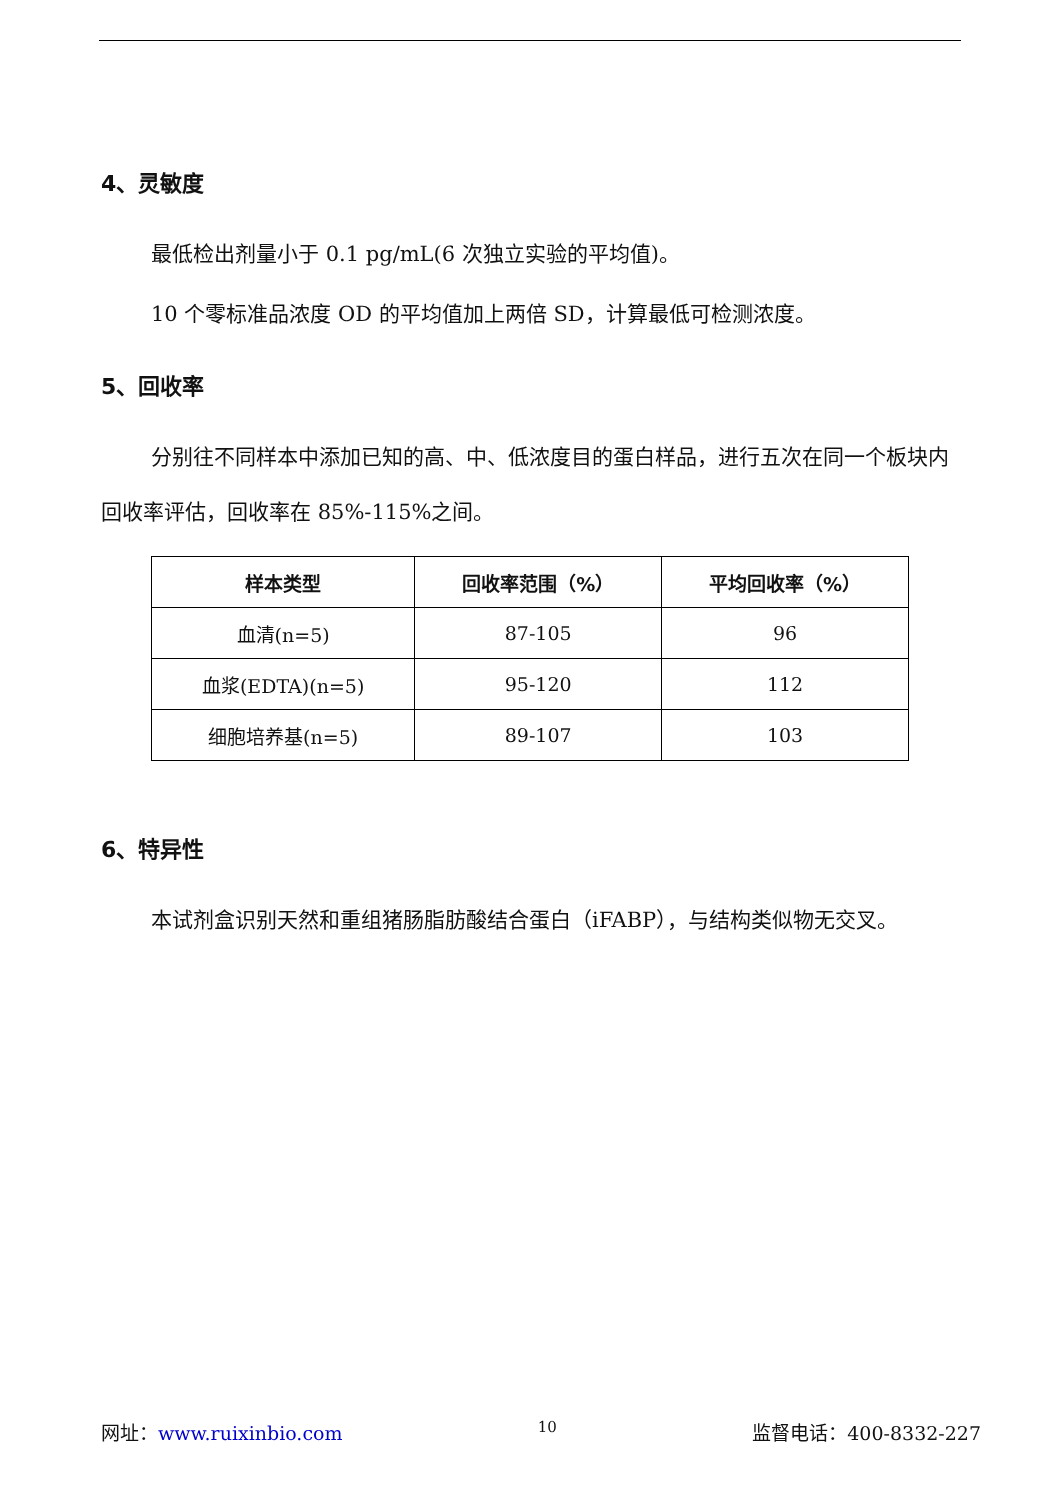4、灵敏度
最低检出剂量小于 0.1 pg/mL(6 次独立实验的平均值)。
10 个零标准品浓度 OD 的平均值加上两倍 SD，计算最低可检测浓度。
5、回收率
分别往不同样本中添加已知的高、中、低浓度目的蛋白样品，进行五次在同一个板块内回收率评估，回收率在 85%-115%之间。
| 样本类型 | 回收率范围（%） | 平均回收率（%） |
| --- | --- | --- |
| 血清(n=5) | 87-105 | 96 |
| 血浆(EDTA)(n=5) | 95-120 | 112 |
| 细胞培养基(n=5) | 89-107 | 103 |
6、特异性
本试剂盒识别天然和重组猪肠脂肪酸结合蛋白（iFABP），与结构类似物无交叉。
网址：www.ruixinbio.com 10 监督电话：400-8332-227